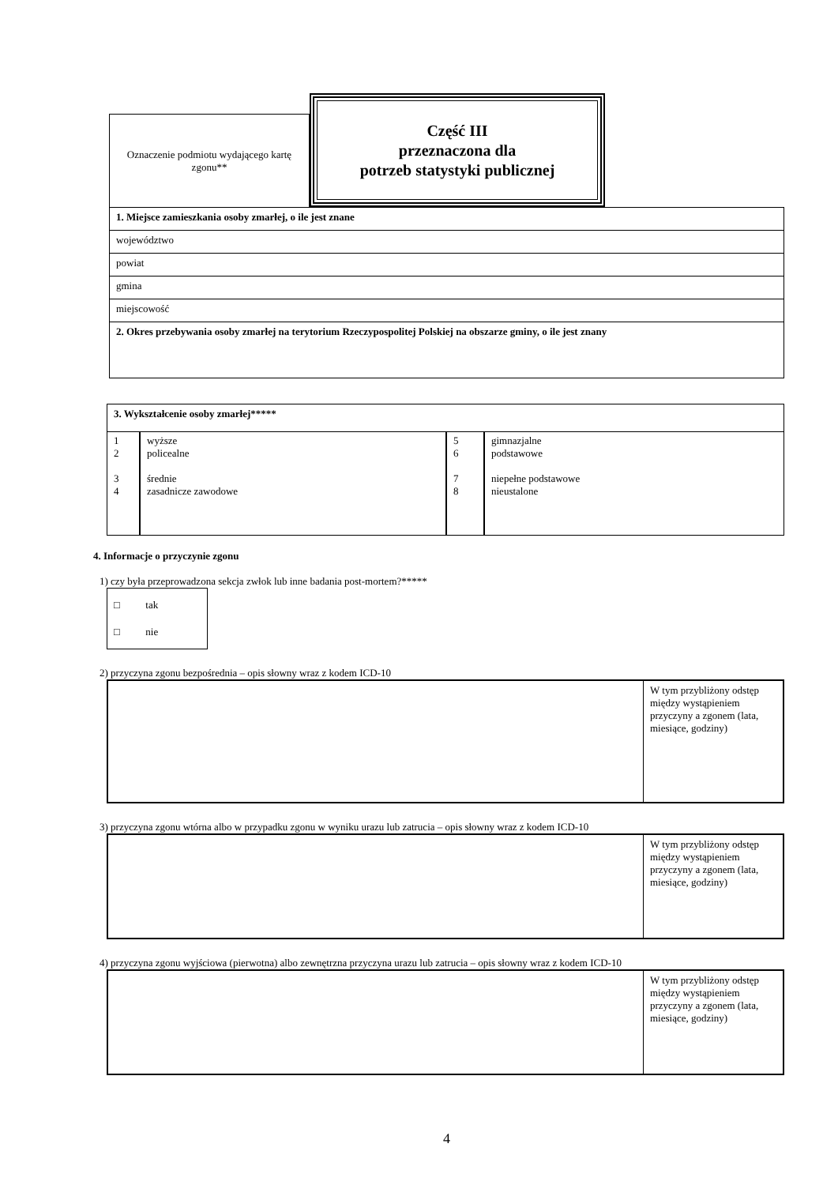Oznaczenie podmiotu wydającego kartę zgonu**
Część III
przeznaczona dla
potrzeb statystyki publicznej
| 1. Miejsce zamieszkania osoby zmarłej, o ile jest znane |
| województwo |
| powiat |
| gmina |
| miejscowość |
| 2. Okres przebywania osoby zmarłej na terytorium Rzeczypospolitej Polskiej na obszarze gminy, o ile jest znany |
3. Wykształcenie osoby zmarłej*****
| 1 2 3 4 | wyższe policealne średnie zasadnicze zawodowe | 5 6 7 8 | gimnazjalne podstawowe niepełne podstawowe nieustalone |
4. Informacje o przyczynie zgonu
1) czy była przeprowadzona sekcja zwłok lub inne badania post-mortem?*****
□ tak
□ nie
2) przyczyna zgonu bezpośrednia – opis słowny wraz z kodem ICD-10
W tym przybliżony odstęp między wystąpieniem przyczyny a zgonem (lata, miesiące, godziny)
3) przyczyna zgonu wtórna albo w przypadku zgonu w wyniku urazu lub zatrucia – opis słowny wraz z kodem ICD-10
W tym przybliżony odstęp między wystąpieniem przyczyny a zgonem (lata, miesiące, godziny)
4) przyczyna zgonu wyjściowa (pierwotna) albo zewnętrzna przyczyna urazu lub zatrucia – opis słowny wraz z kodem ICD-10
W tym przybliżony odstęp między wystąpieniem przyczyny a zgonem (lata, miesiące, godziny)
4